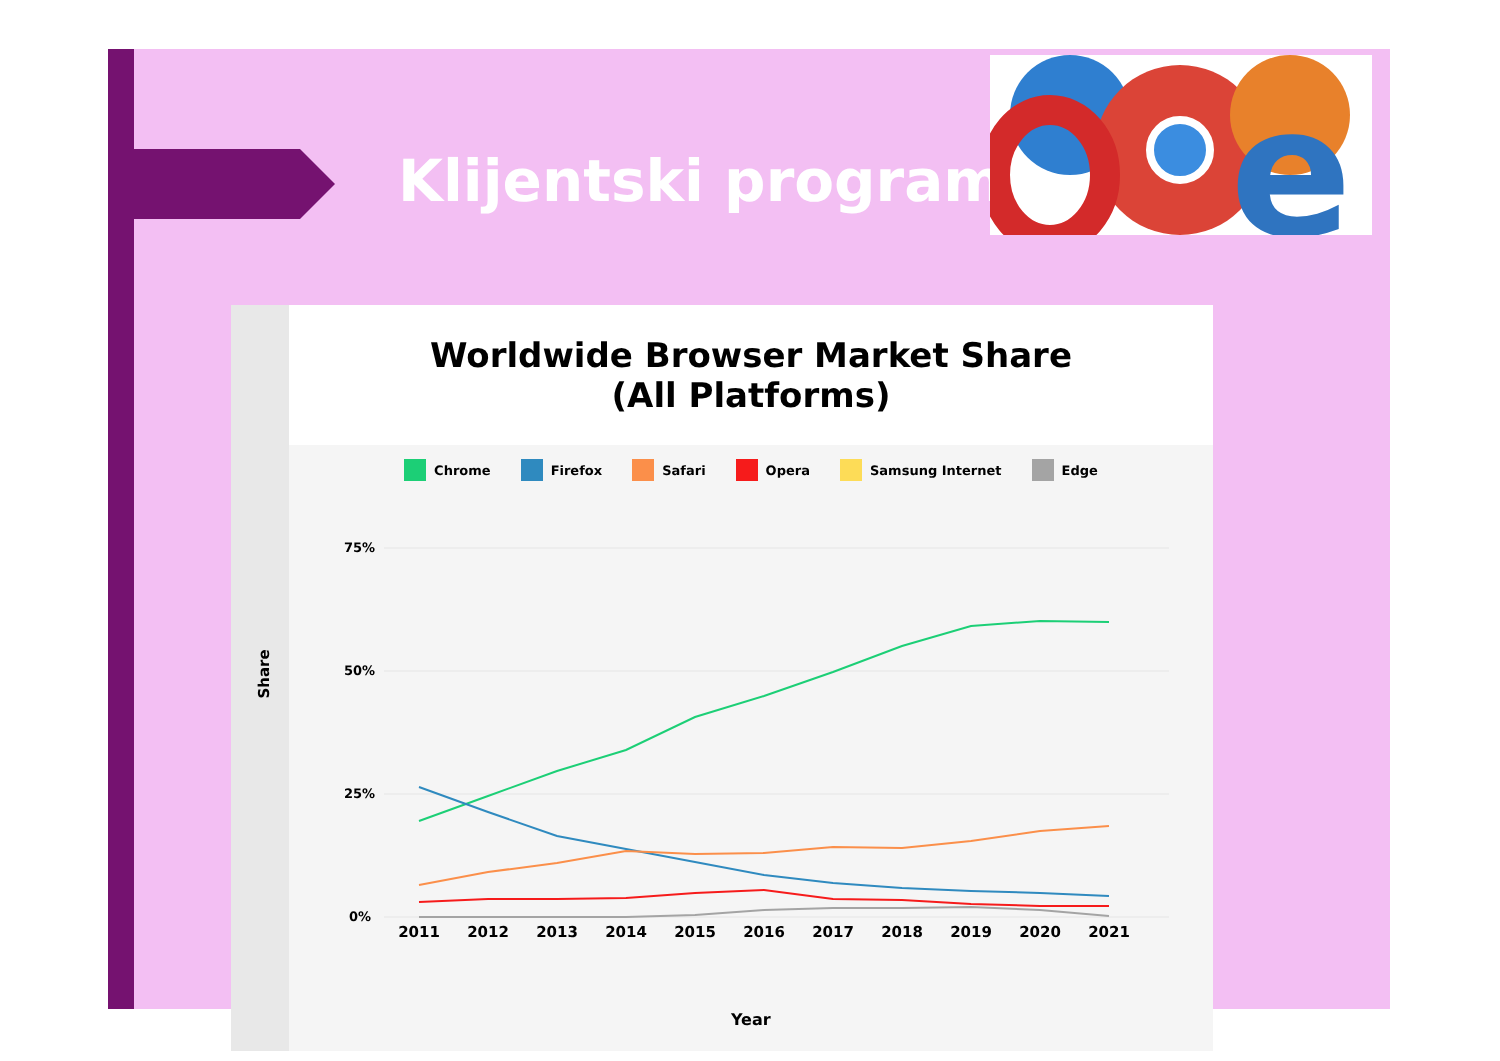Klijentski programi
e
Share
Worldwide Browser Market Share
(All Platforms)
Chrome Firefox Safari Opera Samsung Internet Edge
75%
50%
25%
0%
2011
2012
2013
2014
2015
2016
2017
2018
2019
2020
2021
Year